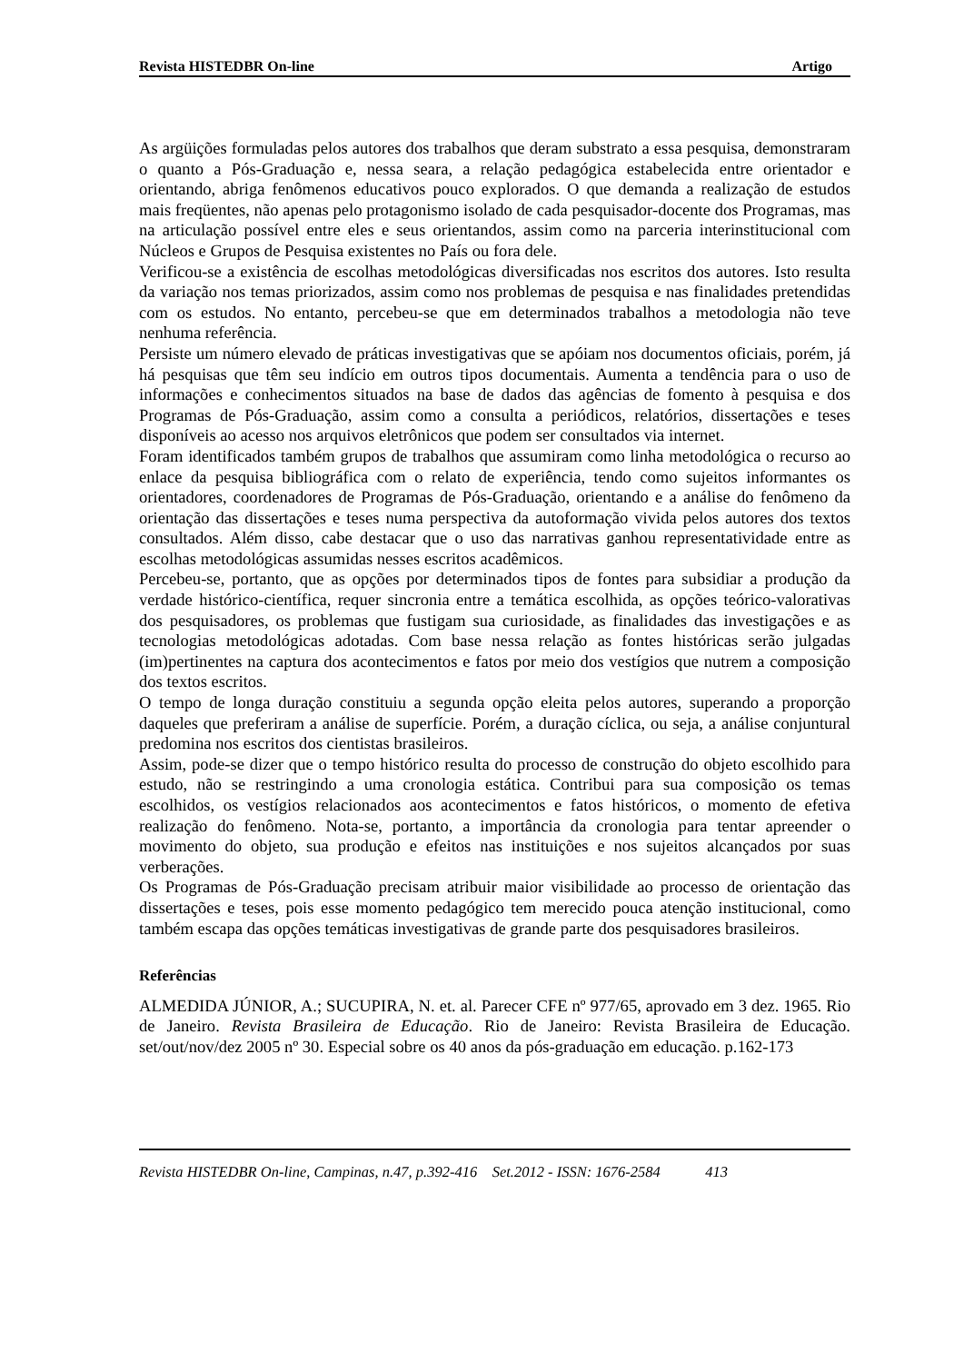Revista HISTEDBR On-line Artigo
As argüições formuladas pelos autores dos trabalhos que deram substrato a essa pesquisa, demonstraram o quanto a Pós-Graduação e, nessa seara, a relação pedagógica estabelecida entre orientador e orientando, abriga fenômenos educativos pouco explorados. O que demanda a realização de estudos mais freqüentes, não apenas pelo protagonismo isolado de cada pesquisador-docente dos Programas, mas na articulação possível entre eles e seus orientandos, assim como na parceria interinstitucional com Núcleos e Grupos de Pesquisa existentes no País ou fora dele.
Verificou-se a existência de escolhas metodológicas diversificadas nos escritos dos autores. Isto resulta da variação nos temas priorizados, assim como nos problemas de pesquisa e nas finalidades pretendidas com os estudos. No entanto, percebeu-se que em determinados trabalhos a metodologia não teve nenhuma referência.
Persiste um número elevado de práticas investigativas que se apóiam nos documentos oficiais, porém, já há pesquisas que têm seu indício em outros tipos documentais. Aumenta a tendência para o uso de informações e conhecimentos situados na base de dados das agências de fomento à pesquisa e dos Programas de Pós-Graduação, assim como a consulta a periódicos, relatórios, dissertações e teses disponíveis ao acesso nos arquivos eletrônicos que podem ser consultados via internet.
Foram identificados também grupos de trabalhos que assumiram como linha metodológica o recurso ao enlace da pesquisa bibliográfica com o relato de experiência, tendo como sujeitos informantes os orientadores, coordenadores de Programas de Pós-Graduação, orientando e a análise do fenômeno da orientação das dissertações e teses numa perspectiva da autoformação vivida pelos autores dos textos consultados. Além disso, cabe destacar que o uso das narrativas ganhou representatividade entre as escolhas metodológicas assumidas nesses escritos acadêmicos.
Percebeu-se, portanto, que as opções por determinados tipos de fontes para subsidiar a produção da verdade histórico-científica, requer sincronia entre a temática escolhida, as opções teórico-valorativas dos pesquisadores, os problemas que fustigam sua curiosidade, as finalidades das investigações e as tecnologias metodológicas adotadas. Com base nessa relação as fontes históricas serão julgadas (im)pertinentes na captura dos acontecimentos e fatos por meio dos vestígios que nutrem a composição dos textos escritos.
O tempo de longa duração constituiu a segunda opção eleita pelos autores, superando a proporção daqueles que preferiram a análise de superfície. Porém, a duração cíclica, ou seja, a análise conjuntural predomina nos escritos dos cientistas brasileiros.
Assim, pode-se dizer que o tempo histórico resulta do processo de construção do objeto escolhido para estudo, não se restringindo a uma cronologia estática. Contribui para sua composição os temas escolhidos, os vestígios relacionados aos acontecimentos e fatos históricos, o momento de efetiva realização do fenômeno. Nota-se, portanto, a importância da cronologia para tentar apreender o movimento do objeto, sua produção e efeitos nas instituições e nos sujeitos alcançados por suas verberações.
Os Programas de Pós-Graduação precisam atribuir maior visibilidade ao processo de orientação das dissertações e teses, pois esse momento pedagógico tem merecido pouca atenção institucional, como também escapa das opções temáticas investigativas de grande parte dos pesquisadores brasileiros.
Referências
ALMEDIDA JÚNIOR, A.; SUCUPIRA, N. et. al. Parecer CFE nº 977/65, aprovado em 3 dez. 1965. Rio de Janeiro. Revista Brasileira de Educação. Rio de Janeiro: Revista Brasileira de Educação. set/out/nov/dez 2005 nº 30. Especial sobre os 40 anos da pós-graduação em educação. p.162-173
Revista HISTEDBR On-line, Campinas, n.47, p.392-416 Set.2012 - ISSN: 1676-2584 413